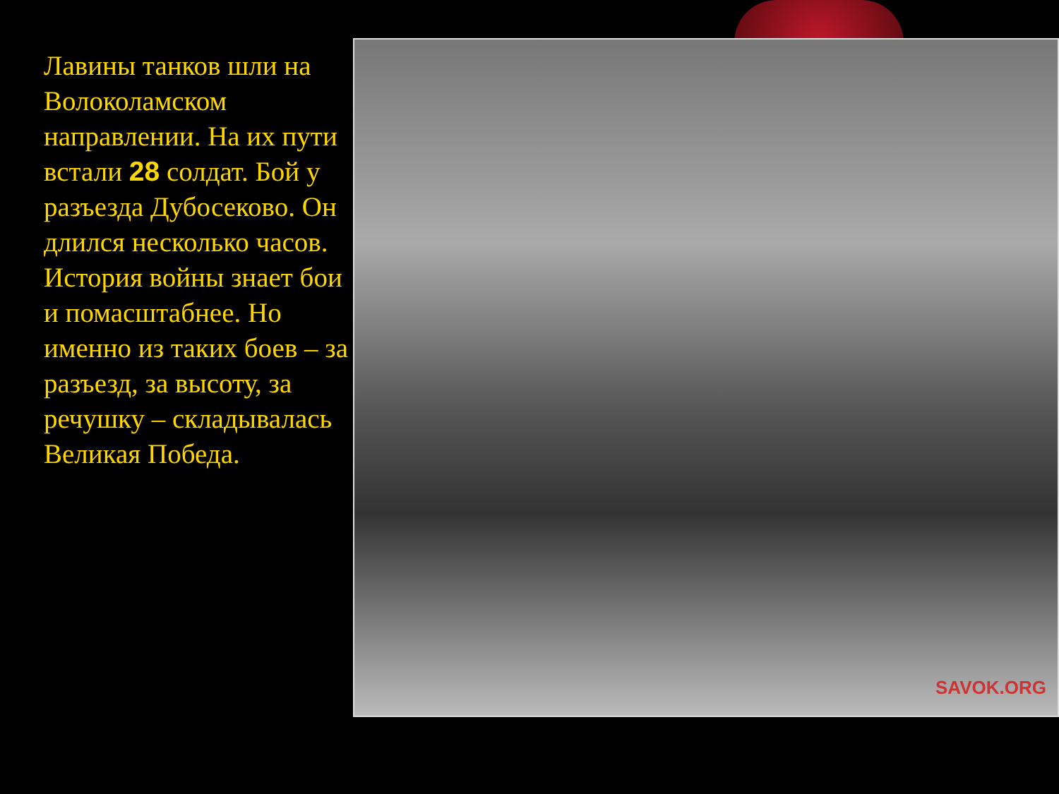Лавины танков шли на Волоколамском направлении. На их пути встали 28 солдат. Бой у разъезда Дубосеково. Он длился несколько часов. История войны знает бои и помасштабнее. Но именно из таких боев – за разъезд, за высоту, за речушку – складывалась Великая Победа.
SAVOK.ORG